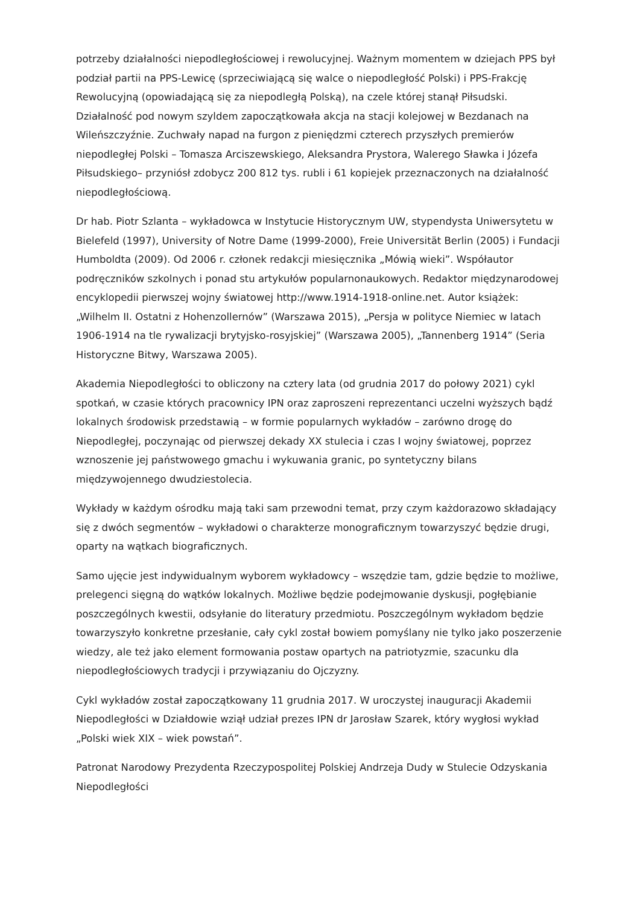potrzeby działalności niepodległościowej i rewolucyjnej. Ważnym momentem w dziejach PPS był podział partii na PPS-Lewicę (sprzeciwiającą się walce o niepodległość Polski) i PPS-Frakcję Rewolucyjną (opowiadającą się za niepodległą Polską), na czele której stanął Piłsudski. Działalność pod nowym szyldem zapoczątkowała akcja na stacji kolejowej w Bezdanach na Wileńszczyźnie. Zuchwały napad na furgon z pieniędzmi czterech przyszłych premierów niepodległej Polski – Tomasza Arciszewskiego, Aleksandra Prystora, Walerego Sławka i Józefa Piłsudskiego– przyniósł zdobycz 200 812 tys. rubli i 61 kopiejek przeznaczonych na działalność niepodległościową.
Dr hab. Piotr Szlanta – wykładowca w Instytucie Historycznym UW, stypendysta Uniwersytetu w Bielefeld (1997), University of Notre Dame (1999-2000), Freie Universität Berlin (2005) i Fundacji Humboldta (2009). Od 2006 r. członek redakcji miesięcznika „Mówią wieki”. Współautor podręczników szkolnych i ponad stu artykułów popularnonaukowych. Redaktor międzynarodowej encyklopedii pierwszej wojny światowej http://www.1914-1918-online.net. Autor książek: „Wilhelm II. Ostatni z Hohenzollernów” (Warszawa 2015), „Persja w polityce Niemiec w latach 1906-1914 na tle rywalizacji brytyjsko-rosyjskiej” (Warszawa 2005), „Tannenberg 1914” (Seria Historyczne Bitwy, Warszawa 2005).
Akademia Niepodległości to obliczony na cztery lata (od grudnia 2017 do połowy 2021) cykl spotkań, w czasie których pracownicy IPN oraz zaproszeni reprezentanci uczelni wyższych bądź lokalnych środowisk przedstawią – w formie popularnych wykładów – zarówno drogę do Niepodległej, poczynając od pierwszej dekady XX stulecia i czas I wojny światowej, poprzez wznoszenie jej państwowego gmachu i wykuwania granic, po syntetyczny bilans międzywojennego dwudziestolecia.
Wykłady w każdym ośrodku mają taki sam przewodni temat, przy czym każdorazowo składający się z dwóch segmentów – wykładowi o charakterze monograficznym towarzyszyć będzie drugi, oparty na wątkach biograficznych.
Samo ujęcie jest indywidualnym wyborem wykładowcy – wszędzie tam, gdzie będzie to możliwe, prelegenci sięgną do wątków lokalnych. Możliwe będzie podejmowanie dyskusji, pogłębianie poszczególnych kwestii, odsyłanie do literatury przedmiotu. Poszczególnym wykładom będzie towarzyszyło konkretne przesłanie, cały cykl został bowiem pomyślany nie tylko jako poszerzenie wiedzy, ale też jako element formowania postaw opartych na patriotyzmie, szacunku dla niepodległościowych tradycji i przywiązaniu do Ojczyzny.
Cykl wykładów został zapoczątkowany 11 grudnia 2017. W uroczystej inauguracji Akademii Niepodległości w Działdowie wziął udział prezes IPN dr Jarosław Szarek, który wygłosi wykład „Polski wiek XIX – wiek powstań”.
Patronat Narodowy Prezydenta Rzeczypospolitej Polskiej Andrzeja Dudy w Stulecie Odzyskania Niepodległości